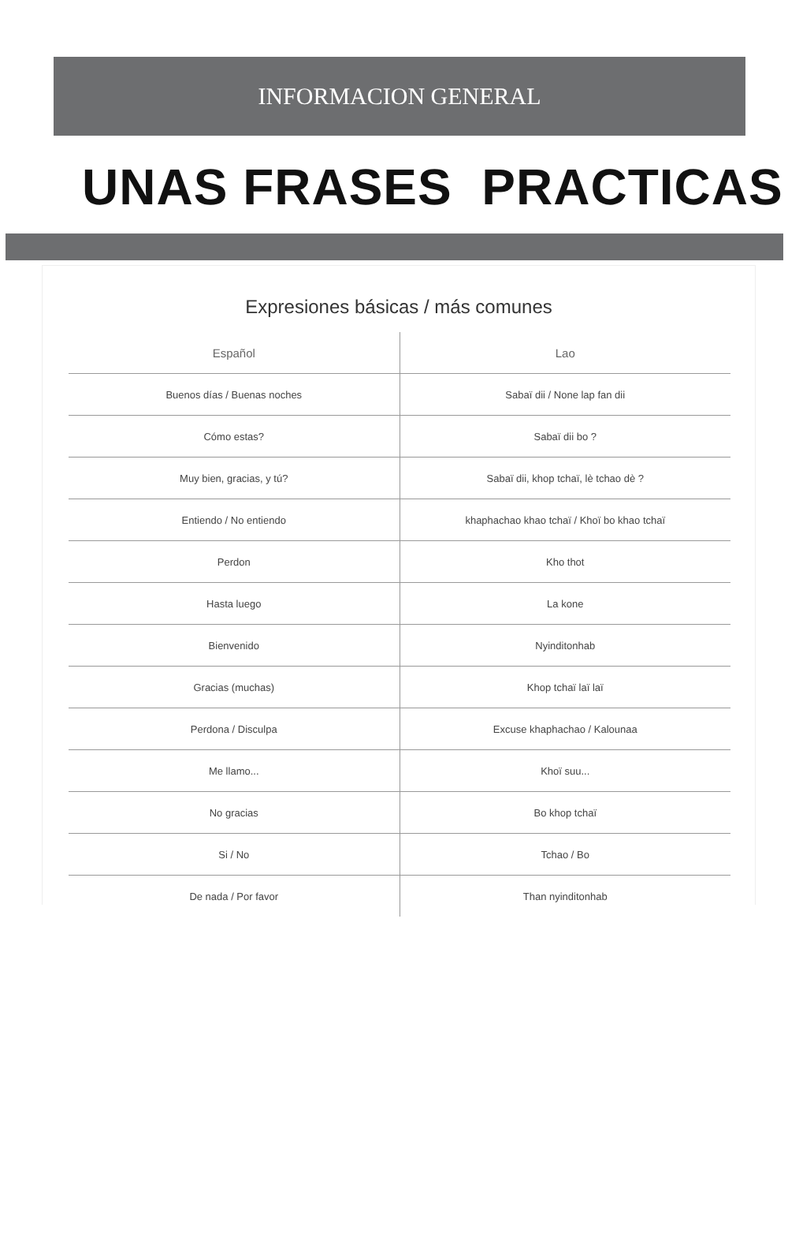INFORMACION GENERAL
UNAS FRASES PRACTICAS
Expresiones básicas / más comunes
| Español | Lao |
| --- | --- |
| Buenos días / Buenas noches | Sabaï dii / None lap fan dii |
| Cómo estas? | Sabaï dii bo ? |
| Muy bien, gracias, y tú? | Sabaï dii, khop tchaï, lè tchao dè ? |
| Entiendo / No entiendo | khaphachao khao tchaï / Khoï bo khao tchaï |
| Perdon | Kho thot |
| Hasta luego | La kone |
| Bienvenido | Nyinditonhab |
| Gracias (muchas) | Khop tchaï laï laï |
| Perdona / Disculpa | Excuse khaphachao / Kalounaa |
| Me llamo... | Khoï suu... |
| No gracias | Bo khop tchaï |
| Si / No | Tchao / Bo |
| De nada / Por favor | Than nyinditonhab |